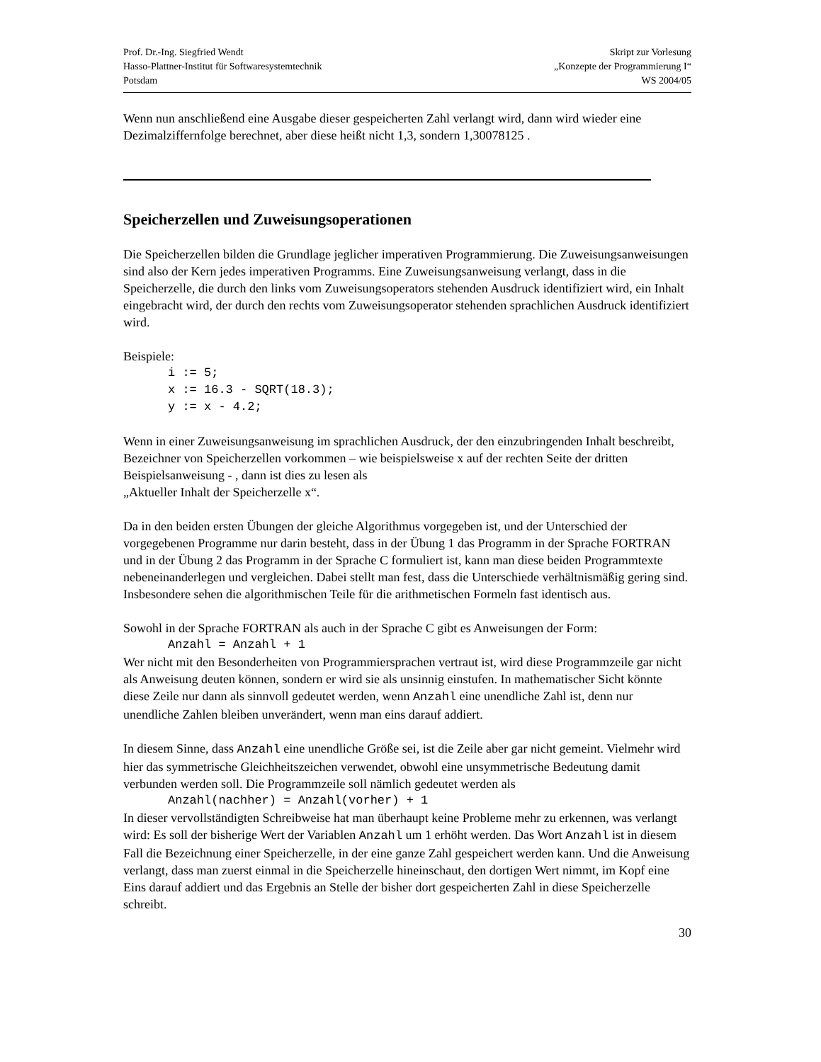Prof. Dr.-Ing. Siegfried Wendt
Hasso-Plattner-Institut für Softwaresystemtechnik
Potsdam
Skript zur Vorlesung
„Konzepte der Programmierung I“
WS 2004/05
Wenn nun anschließend eine Ausgabe dieser gespeicherten Zahl verlangt wird, dann wird wieder eine Dezimalziffernfolge berechnet, aber diese heißt nicht 1,3, sondern 1,30078125 .
Speicherzellen und Zuweisungsoperationen
Die Speicherzellen bilden die Grundlage jeglicher imperativen Programmierung. Die Zuweisungsanweisungen sind also der Kern jedes imperativen Programms. Eine Zuweisungsanweisung verlangt, dass in die Speicherzelle, die durch den links vom Zuweisungsoperators stehenden Ausdruck identifiziert wird, ein Inhalt eingebracht wird, der durch den rechts vom Zuweisungsoperator stehenden sprachlichen Ausdruck identifiziert wird.
Beispiele:
i := 5;
x := 16.3 - SQRT(18.3);
y := x - 4.2;
Wenn in einer Zuweisungsanweisung im sprachlichen Ausdruck, der den einzubringenden Inhalt beschreibt, Bezeichner von Speicherzellen vorkommen – wie beispielsweise x auf der rechten Seite der dritten Beispielsanweisung - , dann ist dies zu lesen als
„Aktueller Inhalt der Speicherzelle x“.
Da in den beiden ersten Übungen der gleiche Algorithmus vorgegeben ist, und der Unterschied der vorgegebenen Programme nur darin besteht, dass in der Übung 1 das Programm in der Sprache FORTRAN und in der Übung 2 das Programm in der Sprache C formuliert ist, kann man diese beiden Programmtexte nebeneinanderlegen und vergleichen. Dabei stellt man fest, dass die Unterschiede verhältnismäßig gering sind. Insbesondere sehen die algorithmischen Teile für die arithmetischen Formeln fast identisch aus.
Sowohl in der Sprache FORTRAN als auch in der Sprache C gibt es Anweisungen der Form:
Anzahl = Anzahl + 1
Wer nicht mit den Besonderheiten von Programmiersprachen vertraut ist, wird diese Programmzeile gar nicht als Anweisung deuten können, sondern er wird sie als unsinnig einstufen. In mathematischer Sicht könnte diese Zeile nur dann als sinnvoll gedeutet werden, wenn Anzahl eine unendliche Zahl ist, denn nur unendliche Zahlen bleiben unverändert, wenn man eins darauf addiert.
In diesem Sinne, dass Anzahl eine unendliche Größe sei, ist die Zeile aber gar nicht gemeint. Vielmehr wird hier das symmetrische Gleichheitszeichen verwendet, obwohl eine unsymmetrische Bedeutung damit verbunden werden soll. Die Programmzeile soll nämlich gedeutet werden als
Anzahl(nachher) = Anzahl(vorher) + 1
In dieser vervollständigten Schreibweise hat man überhaupt keine Probleme mehr zu erkennen, was verlangt wird: Es soll der bisherige Wert der Variablen Anzahl um 1 erhöht werden. Das Wort Anzahl ist in diesem Fall die Bezeichnung einer Speicherzelle, in der eine ganze Zahl gespeichert werden kann. Und die Anweisung verlangt, dass man zuerst einmal in die Speicherzelle hineinschaut, den dortigen Wert nimmt, im Kopf eine Eins darauf addiert und das Ergebnis an Stelle der bisher dort gespeicherten Zahl in diese Speicherzelle schreibt.
30